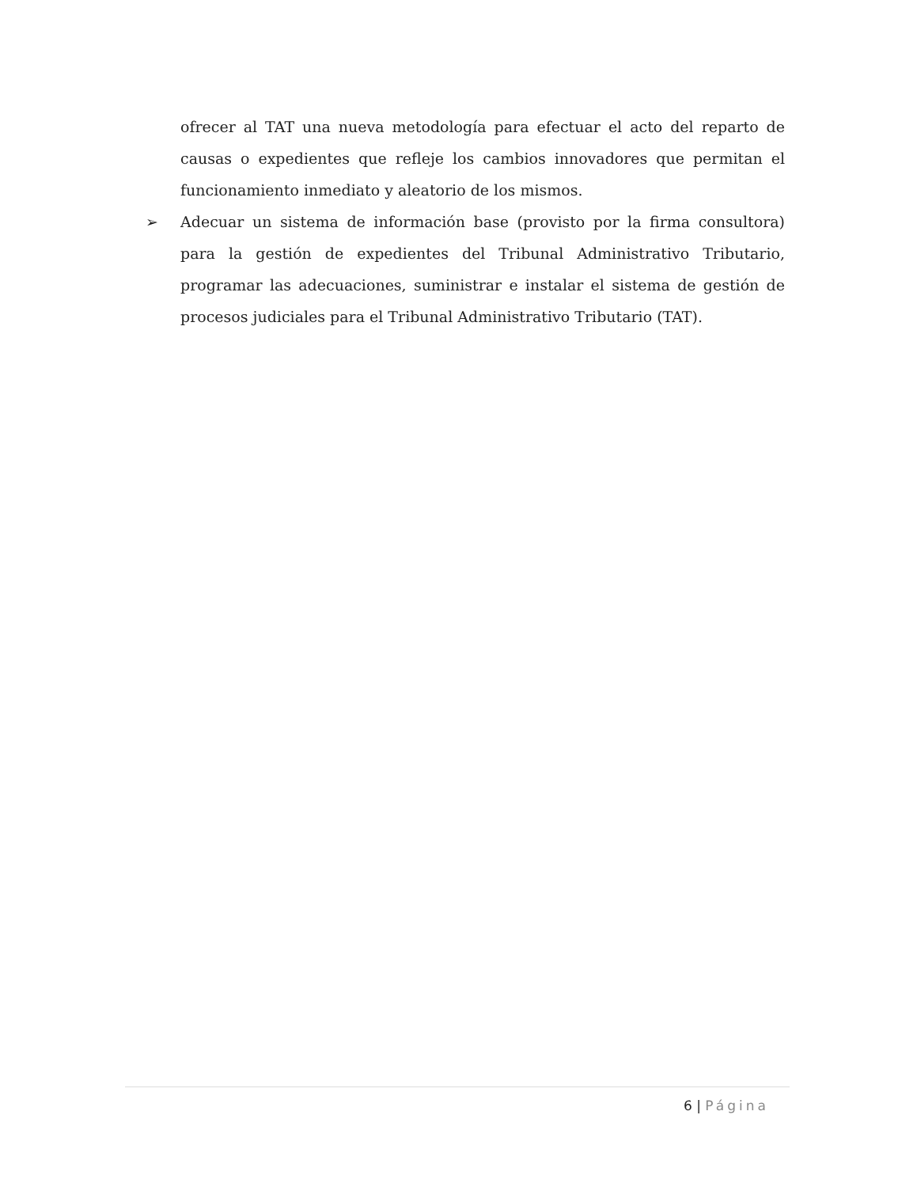ofrecer al TAT una nueva metodología para efectuar el acto del reparto de causas o expedientes que refleje los cambios innovadores que permitan el funcionamiento inmediato y aleatorio de los mismos.
➢ Adecuar un sistema de información base (provisto por la firma consultora) para la gestión de expedientes del Tribunal Administrativo Tributario, programar las adecuaciones, suministrar e instalar el sistema de gestión de procesos judiciales para el Tribunal Administrativo Tributario (TAT).
6 | Página